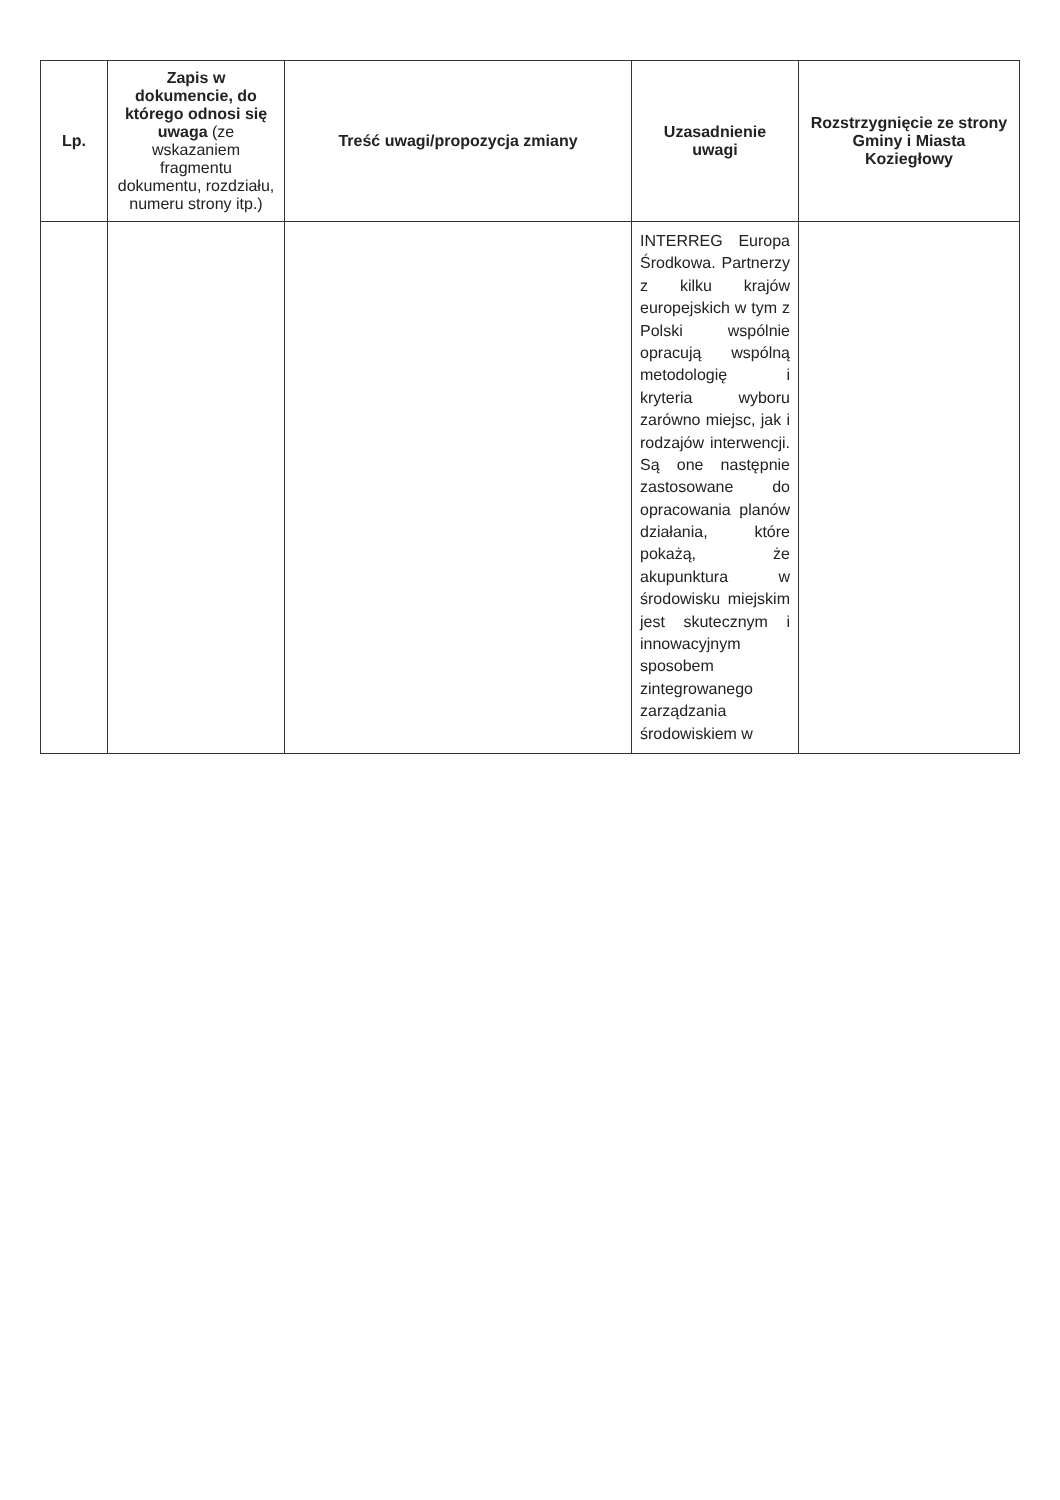| Lp. | Zapis w dokumencie, do którego odnosi się uwaga (ze wskazaniem fragmentu dokumentu, rozdziału, numeru strony itp.) | Treść uwagi/propozycja zmiany | Uzasadnienie uwagi | Rozstrzygnięcie ze strony Gminy i Miasta Koziegłowy |
| --- | --- | --- | --- | --- |
| | | | INTERREG Europa Środkowa. Partnerzy z kilku krajów europejskich w tym z Polski wspólnie opracują wspólną metodologię i kryteria wyboru zarówno miejsc, jak i rodzajów interwencji. Są one następnie zastosowane do opracowania planów działania, które pokażą, że akupunktura w środowisku miejskim jest skutecznym i innowacyjnym sposobem zintegrowanego zarządzania środowiskiem w | |